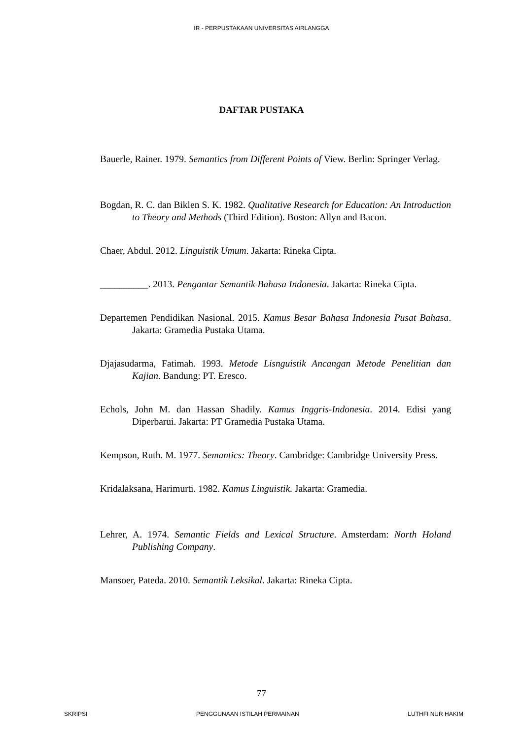IR - PERPUSTAKAAN UNIVERSITAS AIRLANGGA
DAFTAR PUSTAKA
Bauerle, Rainer. 1979. Semantics from Different Points of View. Berlin: Springer Verlag.
Bogdan, R. C. dan Biklen S. K. 1982. Qualitative Research for Education: An Introduction to Theory and Methods (Third Edition). Boston: Allyn and Bacon.
Chaer, Abdul. 2012. Linguistik Umum. Jakarta: Rineka Cipta.
__________. 2013. Pengantar Semantik Bahasa Indonesia. Jakarta: Rineka Cipta.
Departemen Pendidikan Nasional. 2015. Kamus Besar Bahasa Indonesia Pusat Bahasa. Jakarta: Gramedia Pustaka Utama.
Djajasudarma, Fatimah. 1993. Metode Lisnguistik Ancangan Metode Penelitian dan Kajian. Bandung: PT. Eresco.
Echols, John M. dan Hassan Shadily. Kamus Inggris-Indonesia. 2014. Edisi yang Diperbarui. Jakarta: PT Gramedia Pustaka Utama.
Kempson, Ruth. M. 1977. Semantics: Theory. Cambridge: Cambridge University Press.
Kridalaksana, Harimurti. 1982. Kamus Linguistik. Jakarta: Gramedia.
Lehrer, A. 1974. Semantic Fields and Lexical Structure. Amsterdam: North Holand Publishing Company.
Mansoer, Pateda. 2010. Semantik Leksikal. Jakarta: Rineka Cipta.
77
SKRIPSI PENGGUNAAN ISTILAH PERMAINAN LUTHFI NUR HAKIM